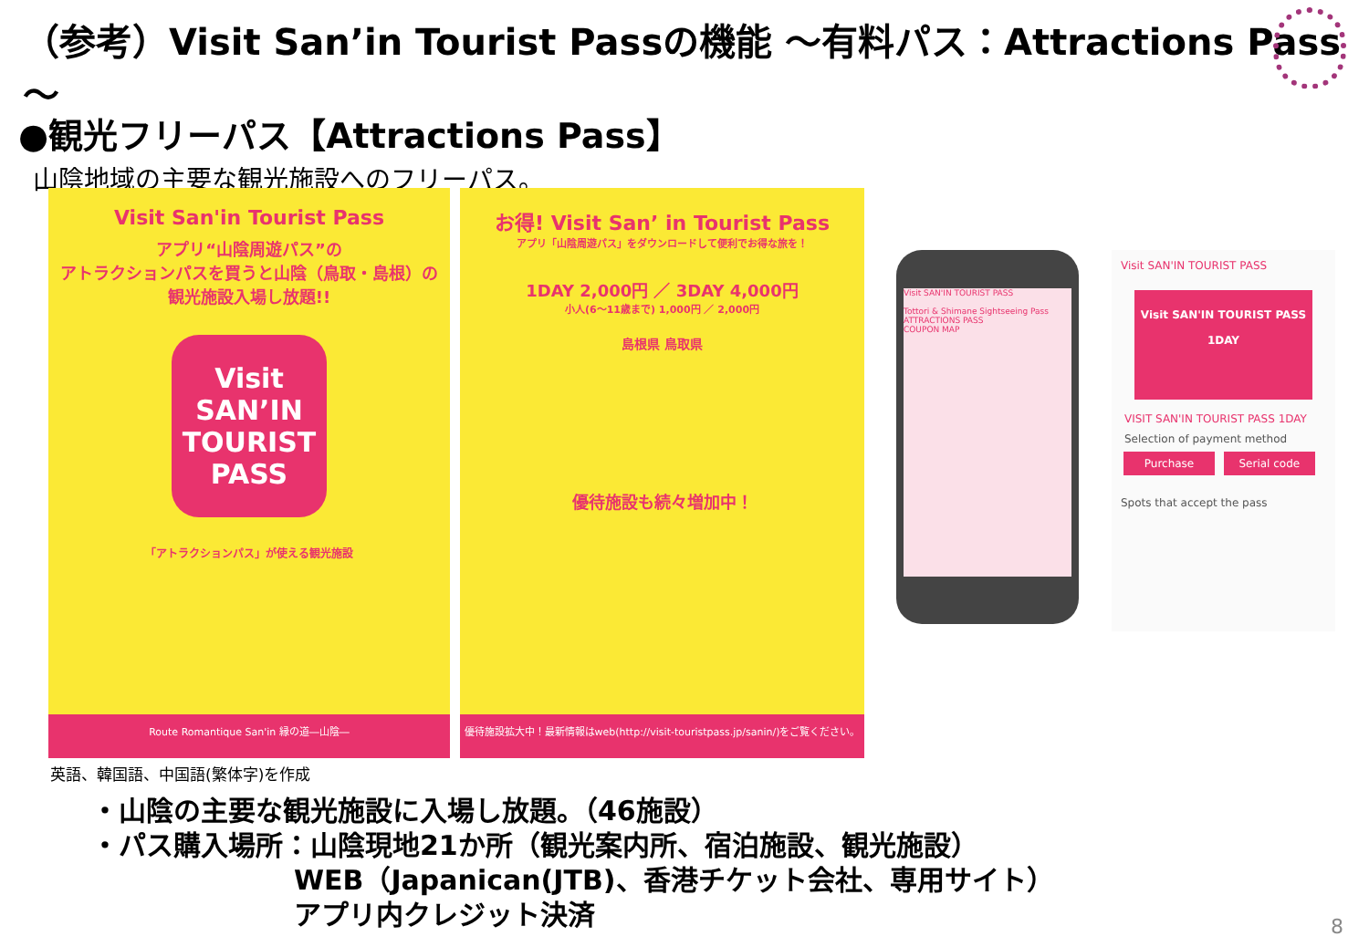（参考）Visit San’in Tourist Passの機能 ～有料パス：Attractions Pass～
●観光フリーパス【Attractions Pass】
山陰地域の主要な観光施設へのフリーパス。
Visit San'in Tourist Pass
アプリ“山陰周遊パス”の
アトラクションパスを買うと山陰（鳥取・島根）の
観光施設入場し放題!!
Visit
SAN’IN
TOURIST PASS
「アトラクションパス」が使える観光施設
Route Romantique San'in 縁の道―山陰―
お得! Visit San’ in Tourist Pass
アプリ「山陰周遊パス」をダウンロードして便利でお得な旅を！
1DAY 2,000円 ／ 3DAY 4,000円
小人(6〜11歳まで) 1,000円 ／ 2,000円
島根県 鳥取県
優待施設も続々増加中！
優待施設拡大中！最新情報はweb(http://visit-touristpass.jp/sanin/)をご覧ください。
英語、韓国語、中国語(繁体字)を作成
Visit SAN'IN TOURIST PASS
Tottori & Shimane Sightseeing Pass
ATTRACTIONS PASS
COUPON MAP
Visit SAN'IN TOURIST PASS
Visit SAN'IN TOURIST PASS
1DAY
VISIT SAN'IN TOURIST PASS 1DAY
Selection of payment method
Purchase Serial code
Spots that accept the pass
・山陰の主要な観光施設に入場し放題。（46施設）
・パス購入場所：山陰現地21か所（観光案内所、宿泊施設、観光施設）
WEB（Japanican(JTB)、香港チケット会社、専用サイト）
アプリ内クレジット決済
8